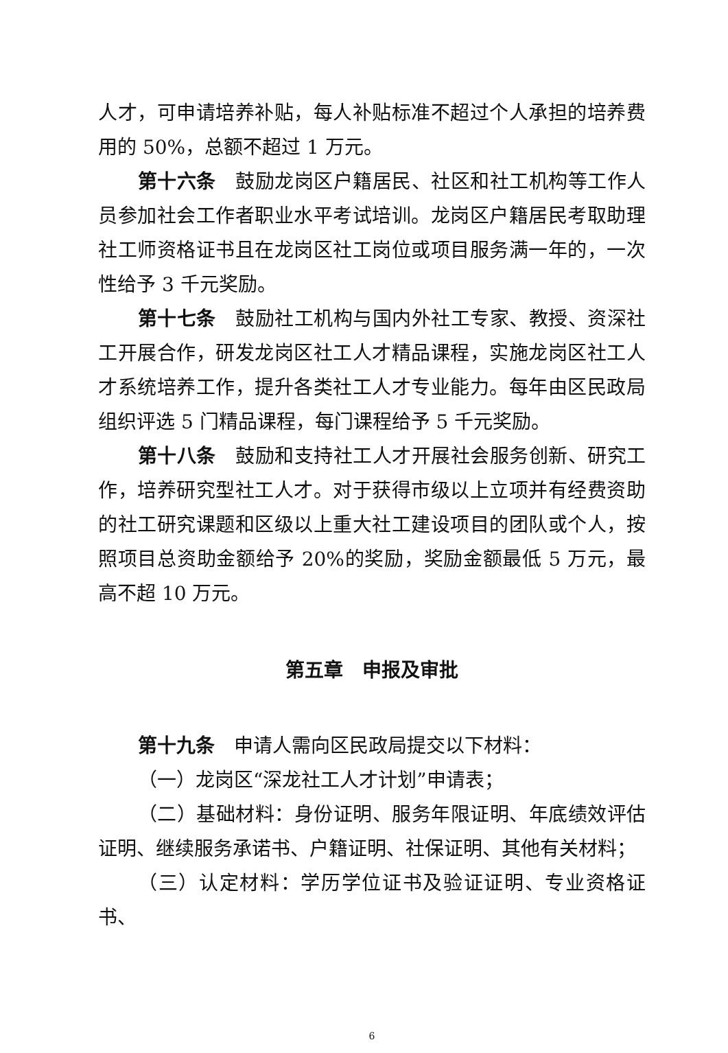人才，可申请培养补贴，每人补贴标准不超过个人承担的培养费用的 50%，总额不超过 1 万元。
第十六条　鼓励龙岗区户籍居民、社区和社工机构等工作人员参加社会工作者职业水平考试培训。龙岗区户籍居民考取助理社工师资格证书且在龙岗区社工岗位或项目服务满一年的，一次性给予 3 千元奖励。
第十七条　鼓励社工机构与国内外社工专家、教授、资深社工开展合作，研发龙岗区社工人才精品课程，实施龙岗区社工人才系统培养工作，提升各类社工人才专业能力。每年由区民政局组织评选 5 门精品课程，每门课程给予 5 千元奖励。
第十八条　鼓励和支持社工人才开展社会服务创新、研究工作，培养研究型社工人才。对于获得市级以上立项并有经费资助的社工研究课题和区级以上重大社工建设项目的团队或个人，按照项目总资助金额给予 20%的奖励，奖励金额最低 5 万元，最高不超 10 万元。
第五章　申报及审批
第十九条　申请人需向区民政局提交以下材料：
（一）龙岗区“深龙社工人才计划”申请表；
（二）基础材料：身份证明、服务年限证明、年底绩效评估证明、继续服务承诺书、户籍证明、社保证明、其他有关材料；
（三）认定材料：学历学位证书及验证证明、专业资格证书、
6